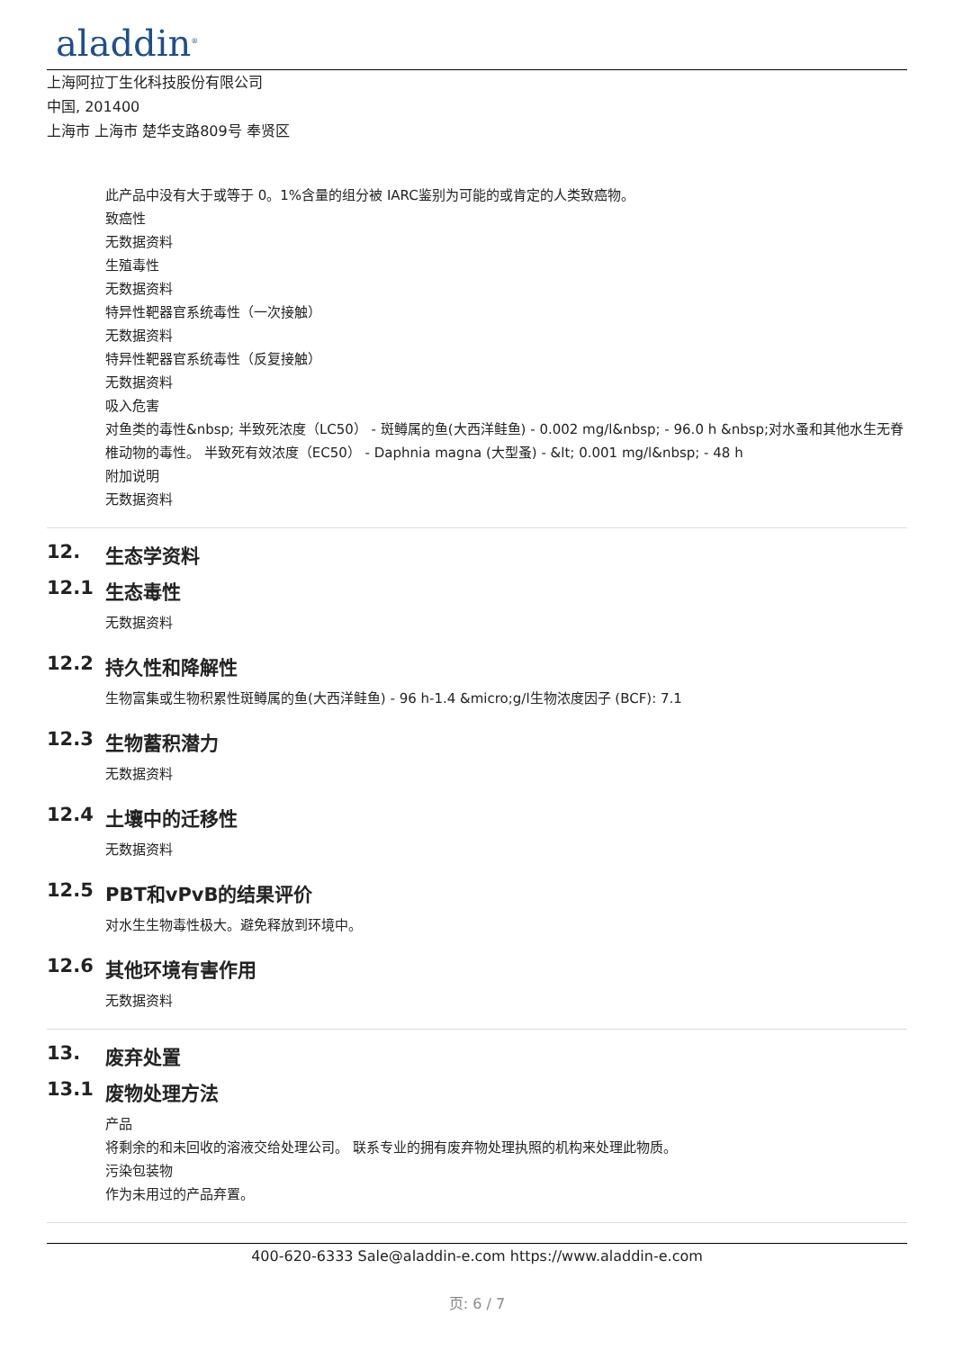aladdin<sup>®</sup>
上海阿拉丁生化科技股份有限公司
中国, 201400
上海市 上海市 楚华支路809号 奉贤区
此产品中没有大于或等于 0。1%含量的组分被 IARC鉴别为可能的或肯定的人类致癌物。
致癌性
无数据资料
生殖毒性
无数据资料
特异性靶器官系统毒性（一次接触）
无数据资料
特异性靶器官系统毒性（反复接触）
无数据资料
吸入危害
对鱼类的毒性&nbsp; 半致死浓度（LC50） - 斑鳟属的鱼(大西洋鲑鱼) - 0.002 mg/l&nbsp; - 96.0 h &nbsp;对水蚤和其他水生无脊椎动物的毒性。 半致死有效浓度（EC50） - Daphnia magna (大型蚤) - &lt; 0.001 mg/l&nbsp; - 48 h
附加说明
无数据资料
12. 生态学资料
12.1 生态毒性
无数据资料
12.2 持久性和降解性
生物富集或生物积累性斑鳟属的鱼(大西洋鲑鱼) - 96 h-1.4 &micro;g/l生物浓度因子 (BCF): 7.1
12.3 生物蓄积潜力
无数据资料
12.4 土壤中的迁移性
无数据资料
12.5 PBT和vPvB的结果评价
对水生生物毒性极大。避免释放到环境中。
12.6 其他环境有害作用
无数据资料
13. 废弃处置
13.1 废物处理方法
产品
将剩余的和未回收的溶液交给处理公司。 联系专业的拥有废弃物处理执照的机构来处理此物质。
污染包装物
作为未用过的产品弃置。
400-620-6333 Sale@aladdin-e.com https://www.aladdin-e.com
页: 6 / 7